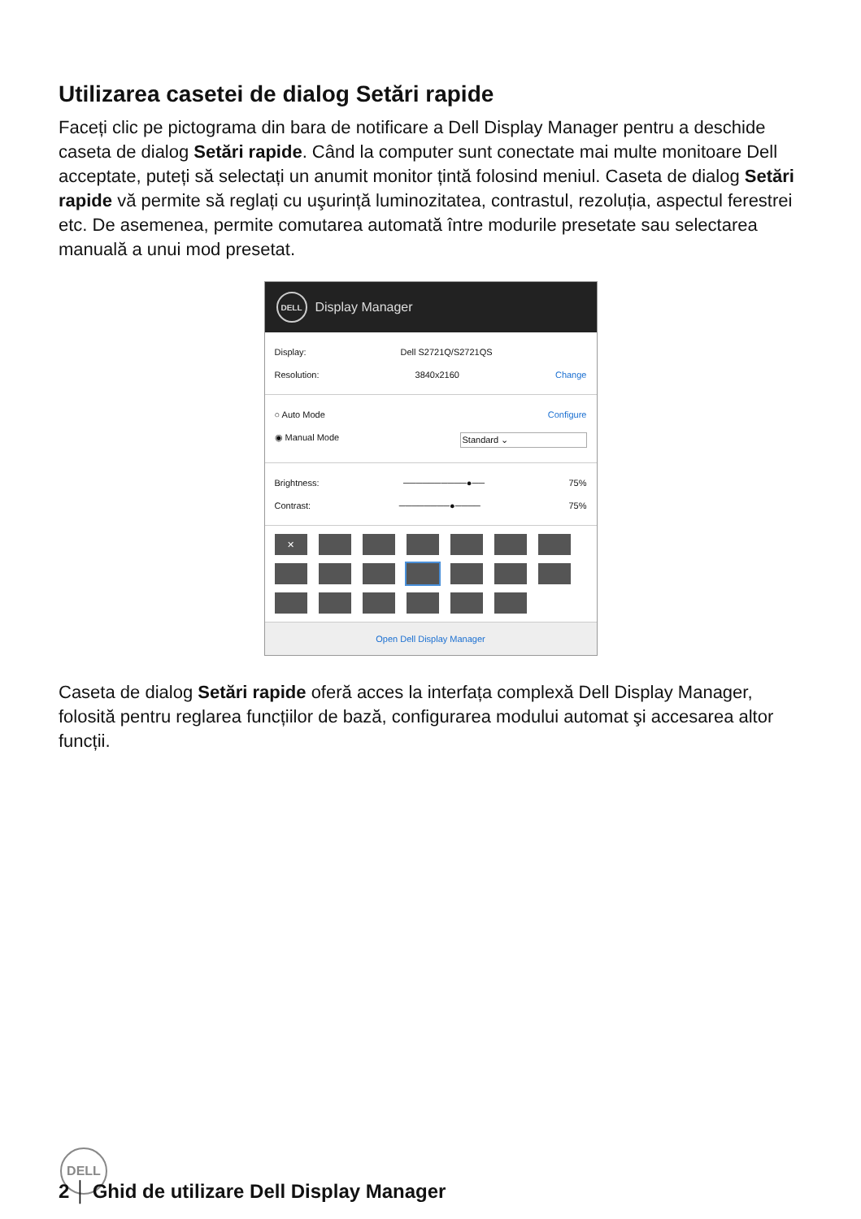Utilizarea casetei de dialog Setări rapide
Faceți clic pe pictograma din bara de notificare a Dell Display Manager pentru a deschide caseta de dialog Setări rapide. Când la computer sunt conectate mai multe monitoare Dell acceptate, puteți să selectați un anumit monitor țintă folosind meniul. Caseta de dialog Setări rapide vă permite să reglați cu uşurință luminozitatea, contrastul, rezoluția, aspectul ferestrei etc. De asemenea, permite comutarea automată între modurile presetate sau selectarea manuală a unui mod presetat.
DELL Display Manager
Display: Dell S2721Q/S2721QS
Resolution: 3840x2160 Change
○ Auto Mode Configure
◉ Manual Mode Standard ⌄
Brightness: ──────────●── 75%
Contrast: ────────●──── 75%
✕
Open Dell Display Manager
Caseta de dialog Setări rapide oferă acces la interfața complexă Dell Display Manager, folosită pentru reglarea funcțiilor de bază, configurarea modului automat şi accesarea altor funcții.
DELL
2 │ Ghid de utilizare Dell Display Manager